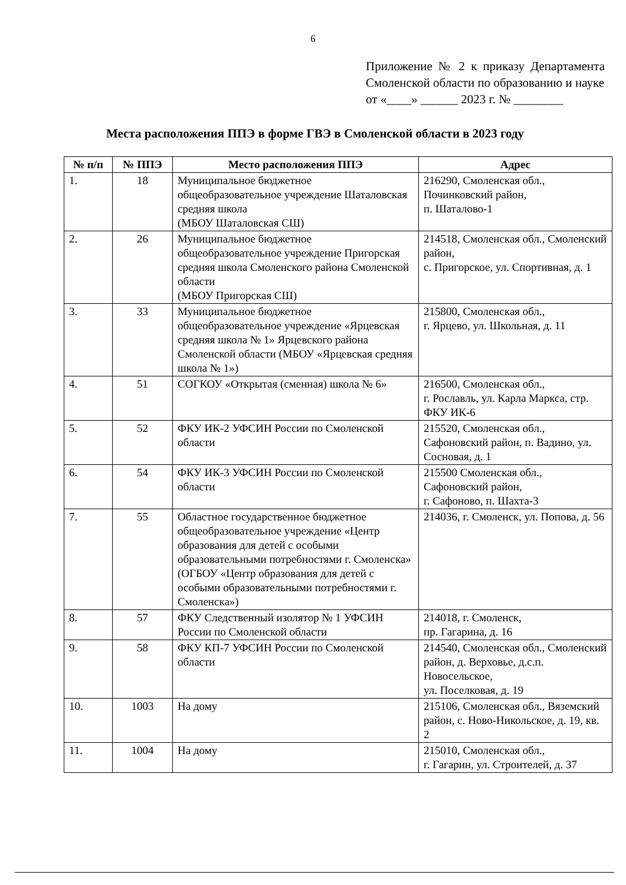6
Приложение № 2 к приказу Департамента Смоленской области по образованию и науке
от «____» ______ 2023 г. № ________
Места расположения ППЭ в форме ГВЭ в Смоленской области в 2023 году
| № п/п | № ППЭ | Место расположения ППЭ | Адрес |
| --- | --- | --- | --- |
| 1. | 18 | Муниципальное бюджетное общеобразовательное учреждение Шаталовская средняя школа (МБОУ Шаталовская СШ) | 216290, Смоленская обл., Починковский район, п. Шаталово-1 |
| 2. | 26 | Муниципальное бюджетное общеобразовательное учреждение Пригорская средняя школа Смоленского района Смоленской области (МБОУ Пригорская СШ) | 214518, Смоленская обл., Смоленский район, с. Пригорское, ул. Спортивная, д. 1 |
| 3. | 33 | Муниципальное бюджетное общеобразовательное учреждение «Ярцевская средняя школа № 1» Ярцевского района Смоленской области (МБОУ «Ярцевская средняя школа № 1») | 215800, Смоленская обл., г. Ярцево, ул. Школьная, д. 11 |
| 4. | 51 | СОГКОУ «Открытая (сменная) школа № 6» | 216500, Смоленская обл., г. Рославль, ул. Карла Маркса, стр. ФКУ ИК-6 |
| 5. | 52 | ФКУ ИК-2 УФСИН России по Смоленской области | 215520, Смоленская обл., Сафоновский район, п. Вадино, ул. Сосновая, д. 1 |
| 6. | 54 | ФКУ ИК-3 УФСИН России по Смоленской области | 215500 Смоленская обл., Сафоновский район, г. Сафоново, п. Шахта-3 |
| 7. | 55 | Областное государственное бюджетное общеобразовательное учреждение «Центр образования для детей с особыми образовательными потребностями г. Смоленска» (ОГБОУ «Центр образования для детей с особыми образовательными потребностями г. Смоленска») | 214036, г. Смоленск, ул. Попова, д. 56 |
| 8. | 57 | ФКУ Следственный изолятор № 1 УФСИН России по Смоленской области | 214018, г. Смоленск, пр. Гагарина, д. 16 |
| 9. | 58 | ФКУ КП-7 УФСИН России по Смоленской области | 214540, Смоленская обл., Смоленский район, д. Верховье, д.с.п. Новосельское, ул. Поселковая, д. 19 |
| 10. | 1003 | На дому | 215106, Смоленская обл., Вяземский район, с. Ново-Никольское, д. 19, кв. 2 |
| 11. | 1004 | На дому | 215010, Смоленская обл., г. Гагарин, ул. Строителей, д. 37 |